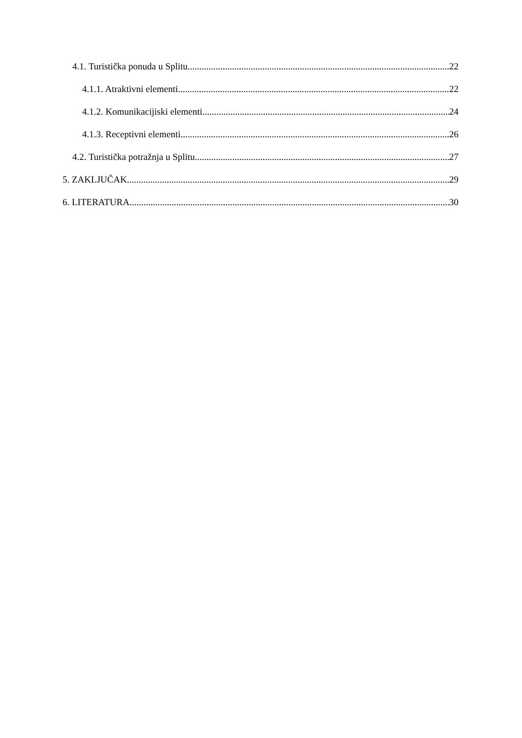4.1. Turistička ponuda u Splitu 22
4.1.1. Atraktivni elementi 22
4.1.2. Komunikacijiski elementi 24
4.1.3. Receptivni elementi 26
4.2. Turistička potražnja u Splitu 27
5. ZAKLJUČAK 29
6. LITERATURA 30